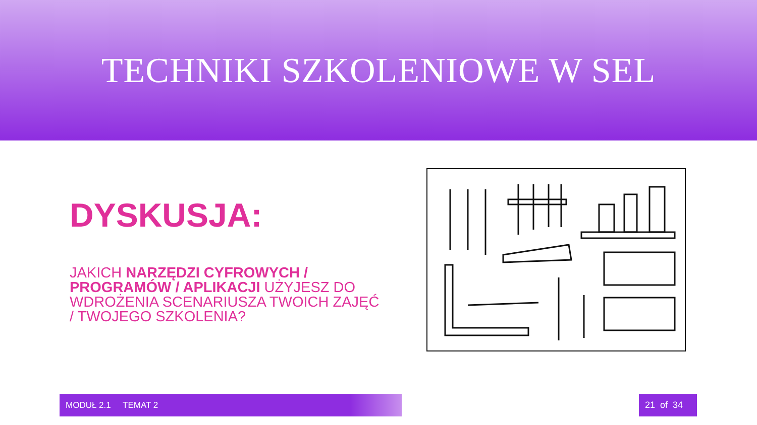TECHNIKI SZKOLENIOWE W SEL
DYSKUSJA:
JAKICH NARZĘDZI CYFROWYCH / PROGRAMÓW / APLIKACJI UŻYJESZ DO WDROŻENIA SCENARIUSZA TWOICH ZAJĘĆ / TWOJEGO SZKOLENIA?
MODUŁ 2.1 TEMAT 2 21 of 34